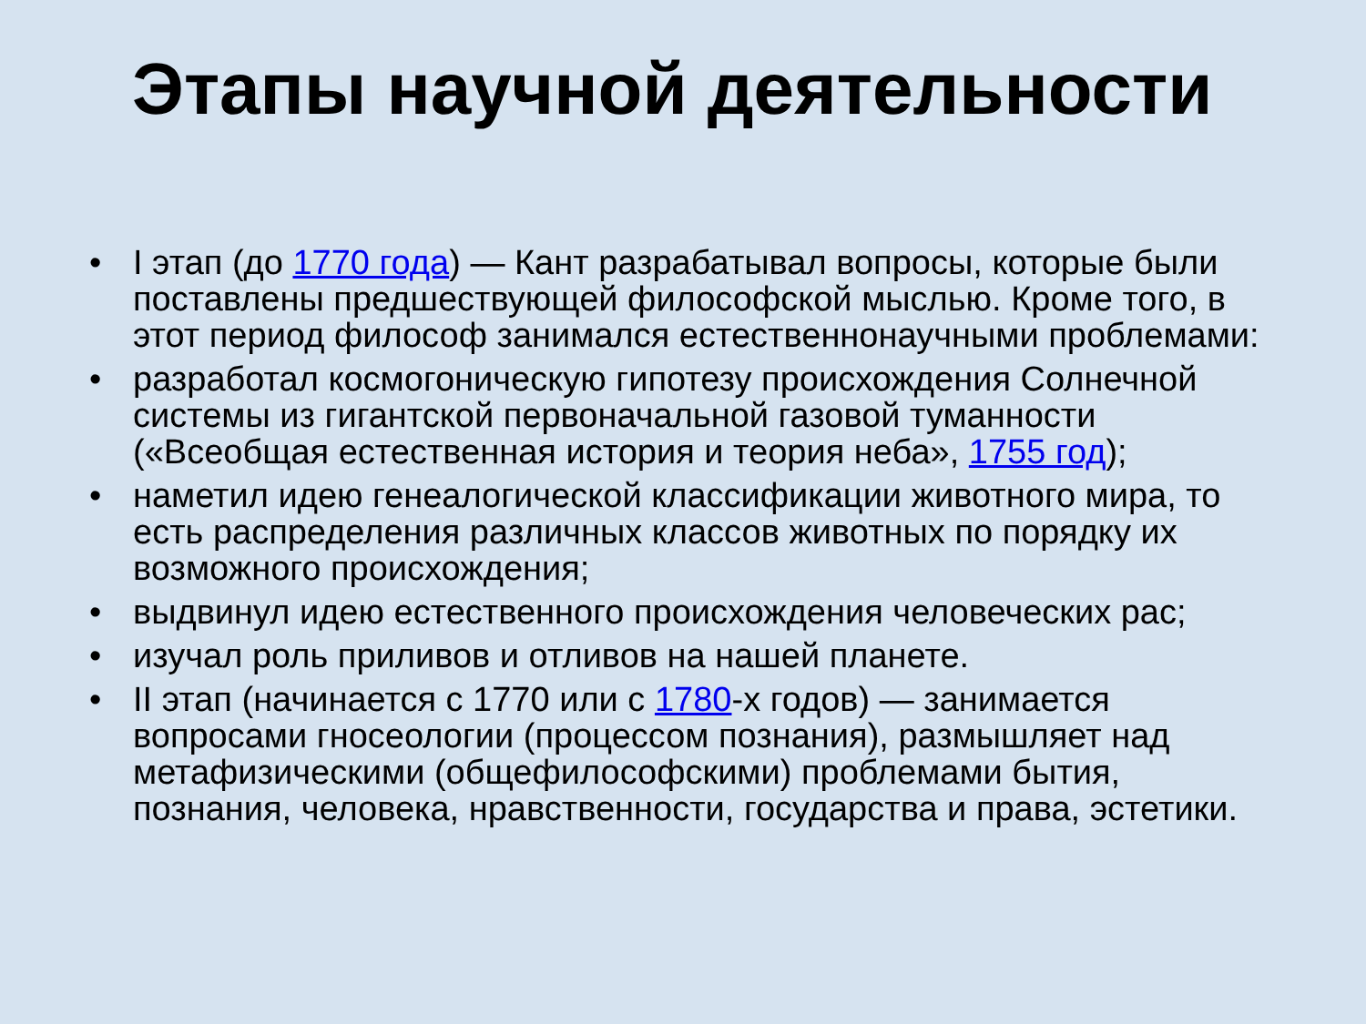Этапы научной деятельности
• I этап (до 1770 года) — Кант разрабатывал вопросы, которые были поставлены предшествующей философской мыслью. Кроме того, в этот период философ занимался естественнонаучными проблемами:
• разработал космогоническую гипотезу происхождения Солнечной системы из гигантской первоначальной газовой туманности («Всеобщая естественная история и теория неба», 1755 год);
• наметил идею генеалогической классификации животного мира, то есть распределения различных классов животных по порядку их возможного происхождения;
• выдвинул идею естественного происхождения человеческих рас;
• изучал роль приливов и отливов на нашей планете.
• II этап (начинается с 1770 или с 1780-х годов) — занимается вопросами гносеологии (процессом познания), размышляет над метафизическими (общефилософскими) проблемами бытия, познания, человека, нравственности, государства и права, эстетики.